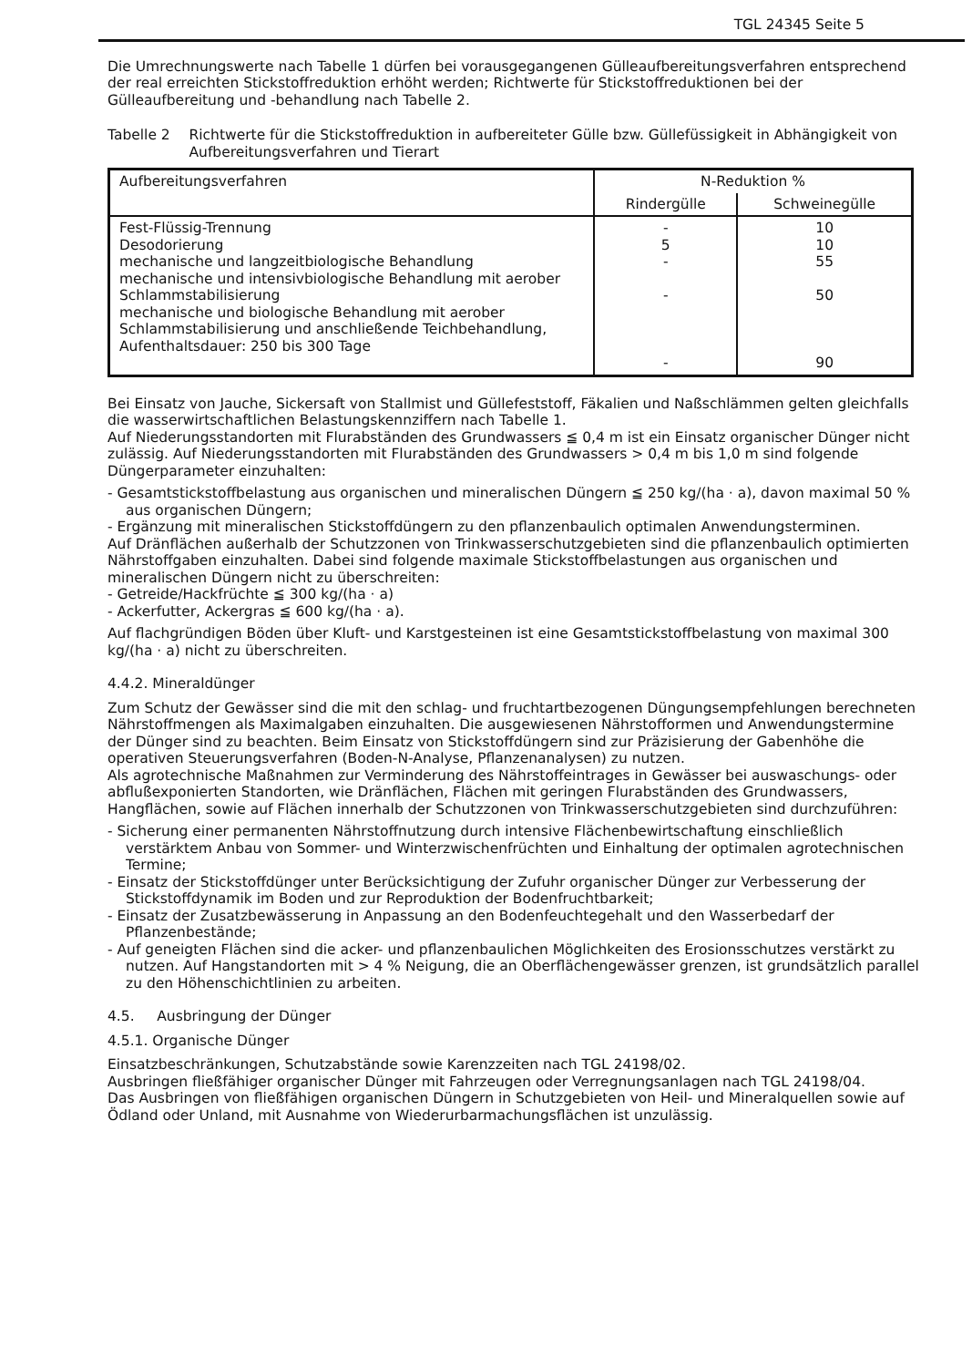TGL 24345 Seite 5
Die Umrechnungswerte nach Tabelle 1 dürfen bei vorausgegangenen Gülleaufbereitungsverfahren entsprechend der real erreichten Stickstoffreduktion erhöht werden; Richtwerte für Stickstoffreduktionen bei der Gülleaufbereitung und -behandlung nach Tabelle 2.
Tabelle 2 Richtwerte für die Stickstoffreduktion in aufbereiteter Gülle bzw. Güllefüssigkeit in Abhängigkeit von Aufbereitungsverfahren und Tierart
| Aufbereitungsverfahren | N-Reduktion % | |
| --- | --- | --- |
| | Rindergülle | Schweinegülle |
| Fest-Flüssig-Trennung Desodorierung mechanische und langzeitbiologische Behandlung mechanische und intensivbiologische Behandlung mit aerober Schlammstabilisierung mechanische und biologische Behandlung mit aerober Schlammstabilisierung und anschließende Teichbehandlung, Aufenthaltsdauer: 250 bis 300 Tage | - 5 - - - | 10 10 55 50 90 |
Bei Einsatz von Jauche, Sickersaft von Stallmist und Güllefeststoff, Fäkalien und Naßschlämmen gelten gleichfalls die wasserwirtschaftlichen Belastungskennziffern nach Tabelle 1.
Auf Niederungsstandorten mit Flurabständen des Grundwassers ≦ 0,4 m ist ein Einsatz organischer Dünger nicht zulässig. Auf Niederungsstandorten mit Flurabständen des Grundwassers > 0,4 m bis 1,0 m sind folgende Düngerparameter einzuhalten:
- Gesamtstickstoffbelastung aus organischen und mineralischen Düngern ≦ 250 kg/(ha · a), davon maximal 50 % aus organischen Düngern;
- Ergänzung mit mineralischen Stickstoffdüngern zu den pflanzenbaulich optimalen Anwendungsterminen.
Auf Dränflächen außerhalb der Schutzzonen von Trinkwasserschutzgebieten sind die pflanzenbaulich optimierten Nährstoffgaben einzuhalten. Dabei sind folgende maximale Stickstoffbelastungen aus organischen und mineralischen Düngern nicht zu überschreiten:
- Getreide/Hackfrüchte ≦ 300 kg/(ha · a)
- Ackerfutter, Ackergras ≦ 600 kg/(ha · a).
Auf flachgründigen Böden über Kluft- und Karstgesteinen ist eine Gesamtstickstoffbelastung von maximal 300 kg/(ha · a) nicht zu überschreiten.
4.4.2. Mineraldünger
Zum Schutz der Gewässer sind die mit den schlag- und fruchtartbezogenen Düngungsempfehlungen berechneten Nährstoffmengen als Maximalgaben einzuhalten. Die ausgewiesenen Nährstofformen und Anwendungstermine der Dünger sind zu beachten. Beim Einsatz von Stickstoffdüngern sind zur Präzisierung der Gabenhöhe die operativen Steuerungsverfahren (Boden-N-Analyse, Pflanzenanalysen) zu nutzen.
Als agrotechnische Maßnahmen zur Verminderung des Nährstoffeintrages in Gewässer bei auswaschungs- oder abflußexponierten Standorten, wie Dränflächen, Flächen mit geringen Flurabständen des Grundwassers, Hangflächen, sowie auf Flächen innerhalb der Schutzzonen von Trinkwasserschutzgebieten sind durchzuführen:
- Sicherung einer permanenten Nährstoffnutzung durch intensive Flächenbewirtschaftung einschließlich verstärktem Anbau von Sommer- und Winterzwischenfrüchten und Einhaltung der optimalen agrotechnischen Termine;
- Einsatz der Stickstoffdünger unter Berücksichtigung der Zufuhr organischer Dünger zur Verbesserung der Stickstoffdynamik im Boden und zur Reproduktion der Bodenfruchtbarkeit;
- Einsatz der Zusatzbewässerung in Anpassung an den Bodenfeuchtegehalt und den Wasserbedarf der Pflanzenbestände;
- Auf geneigten Flächen sind die acker- und pflanzenbaulichen Möglichkeiten des Erosionsschutzes verstärkt zu nutzen. Auf Hangstandorten mit > 4 % Neigung, die an Oberflächengewässer grenzen, ist grundsätzlich parallel zu den Höhenschichtlinien zu arbeiten.
4.5. Ausbringung der Dünger
4.5.1. Organische Dünger
Einsatzbeschränkungen, Schutzabstände sowie Karenzzeiten nach TGL 24198/02.
Ausbringen fließfähiger organischer Dünger mit Fahrzeugen oder Verregnungsanlagen nach TGL 24198/04.
Das Ausbringen von fließfähigen organischen Düngern in Schutzgebieten von Heil- und Mineralquellen sowie auf Ödland oder Unland, mit Ausnahme von Wiederurbarmachungsflächen ist unzulässig.